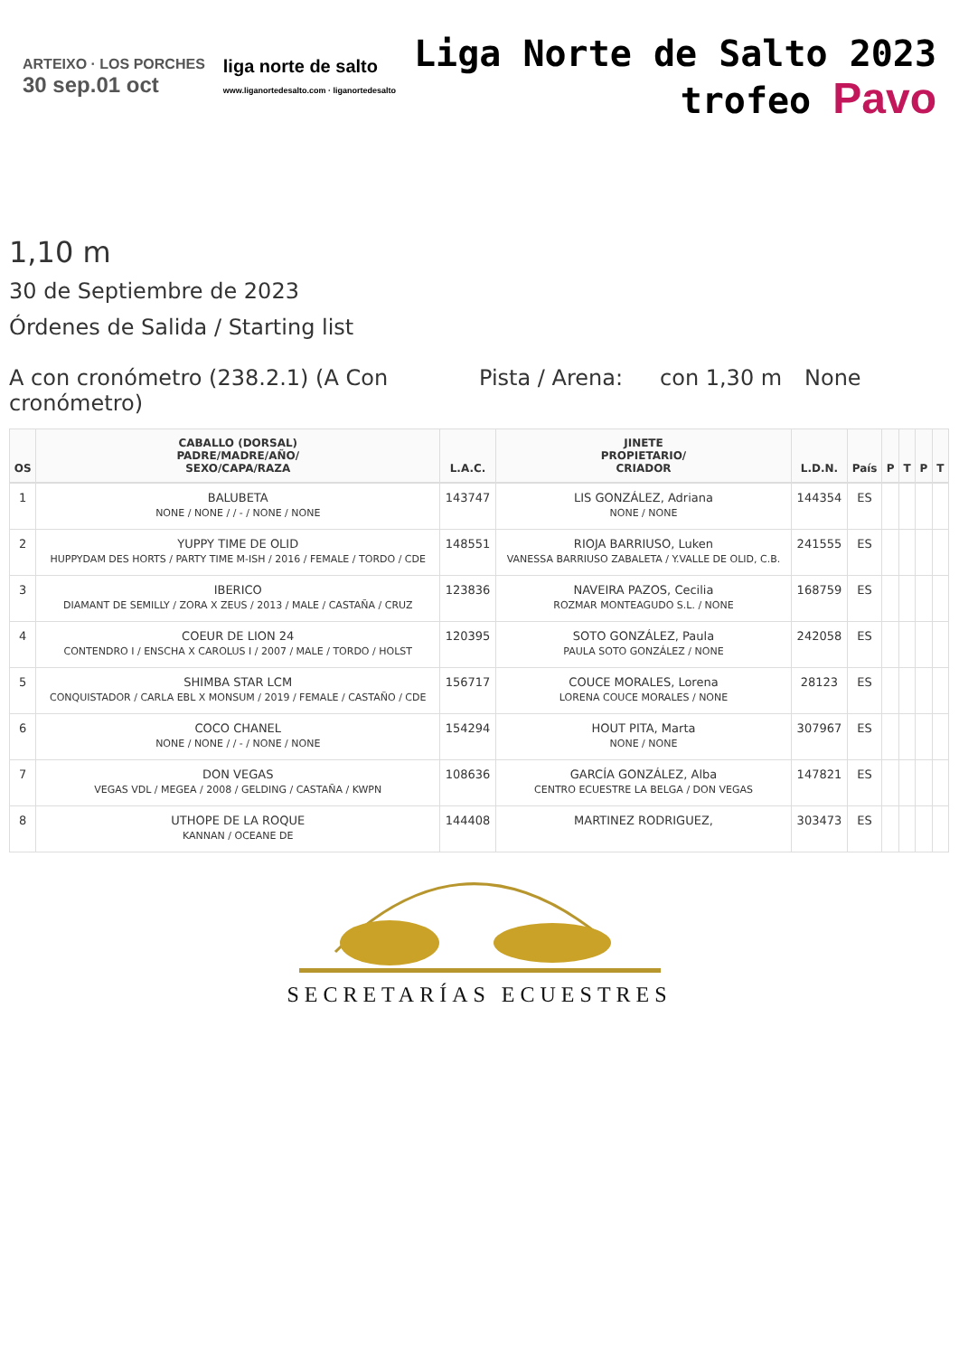ARTEIXO · LOS PORCHES
30 sep.01 oct
liga norte de salto
www.liganortedesalto.com · liganortedesalto
Liga Norte de Salto 2023
trofeo Pavo
1,10 m
30 de Septiembre de 2023
Órdenes de Salida / Starting list
A con cronómetro (238.2.1) (A Con cronómetro)
Pista / Arena:
con 1,30 m None
| OS | CABALLO (DORSAL) PADRE/MADRE/AÑO/ SEXO/CAPA/RAZA | L.A.C. | JINETE PROPIETARIO/ CRIADOR | L.D.N. | País | P | T | P | T |
| --- | --- | --- | --- | --- | --- | --- | --- | --- | --- |
| 1 | BALUBETA NONE / NONE / / - / NONE / NONE | 143747 | LIS GONZÁLEZ, Adriana NONE / NONE | 144354 | ES | | | | |
| 2 | YUPPY TIME DE OLID HUPPYDAM DES HORTS / PARTY TIME M-ISH / 2016 / FEMALE / TORDO / CDE | 148551 | RIOJA BARRIUSO, Luken VANESSA BARRIUSO ZABALETA / Y.VALLE DE OLID, C.B. | 241555 | ES | | | | |
| 3 | IBERICO DIAMANT DE SEMILLY / ZORA X ZEUS / 2013 / MALE / CASTAÑA / CRUZ | 123836 | NAVEIRA PAZOS, Cecilia ROZMAR MONTEAGUDO S.L. / NONE | 168759 | ES | | | | |
| 4 | COEUR DE LION 24 CONTENDRO I / ENSCHA X CAROLUS I / 2007 / MALE / TORDO / HOLST | 120395 | SOTO GONZÁLEZ, Paula PAULA SOTO GONZÁLEZ / NONE | 242058 | ES | | | | |
| 5 | SHIMBA STAR LCM CONQUISTADOR / CARLA EBL X MONSUM / 2019 / FEMALE / CASTAÑO / CDE | 156717 | COUCE MORALES, Lorena LORENA COUCE MORALES / NONE | 28123 | ES | | | | |
| 6 | COCO CHANEL NONE / NONE / / - / NONE / NONE | 154294 | HOUT PITA, Marta NONE / NONE | 307967 | ES | | | | |
| 7 | DON VEGAS VEGAS VDL / MEGEA / 2008 / GELDING / CASTAÑA / KWPN | 108636 | GARCÍA GONZÁLEZ, Alba CENTRO ECUESTRE LA BELGA / DON VEGAS | 147821 | ES | | | | |
| 8 | UTHOPE DE LA ROQUE KANNAN / OCEANE DE | 144408 | MARTINEZ RODRIGUEZ, | 303473 | ES | | | | |
SECRETARÍAS ECUESTRES